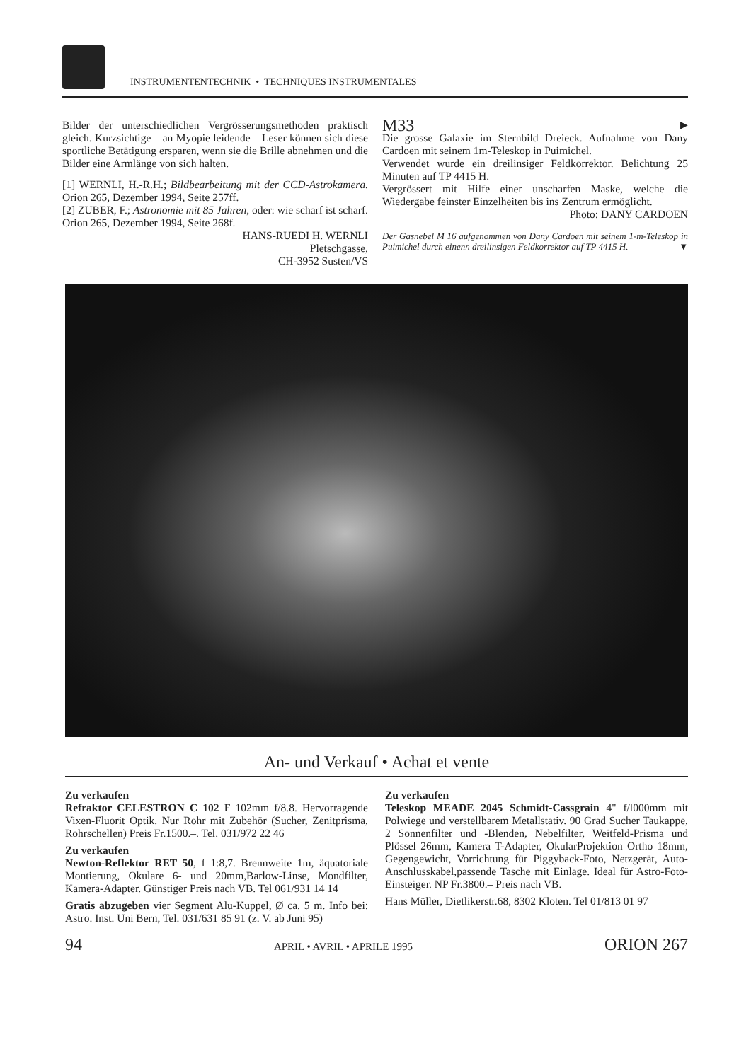INSTRUMENTENTECHNIK • TECHNIQUES INSTRUMENTALES
Bilder der unterschiedlichen Vergrösserungsmethoden praktisch gleich. Kurzsichtige – an Myopie leidende – Leser können sich diese sportliche Betätigung ersparen, wenn sie die Brille abnehmen und die Bilder eine Armlänge von sich halten.
[1] WERNLI, H.-R.H.; Bildbearbeitung mit der CCD-Astrokamera. Orion 265, Dezember 1994, Seite 257ff.
[2] ZUBER, F.; Astronomie mit 85 Jahren, oder: wie scharf ist scharf. Orion 265, Dezember 1994, Seite 268f.
HANS-RUEDI H. WERNLI
Pletschgasse,
CH-3952 Susten/VS
M33 ▶
Die grosse Galaxie im Sternbild Dreieck. Aufnahme von Dany Cardoen mit seinem 1m-Teleskop in Puimichel.
Verwendet wurde ein dreilinsiger Feldkorrektor. Belichtung 25 Minuten auf TP 4415 H.
Vergrössert mit Hilfe einer unscharfen Maske, welche die Wiedergabe feinster Einzelheiten bis ins Zentrum ermöglicht.
Photo: DANY CARDOEN
Der Gasnebel M 16 aufgenommen von Dany Cardoen mit seinem 1-m-Teleskop in Puimichel durch einenn dreilinsigen Feldkorrektor auf TP 4415 H. ▼
An- und Verkauf • Achat et vente
Zu verkaufen
Refraktor CELESTRON C 102 F 102mm f/8.8. Hervorragende Vixen-Fluorit Optik. Nur Rohr mit Zubehör (Sucher, Zenitprisma, Rohrschellen) Preis Fr.1500.–. Tel. 031/972 22 46
Zu verkaufen
Newton-Reflektor RET 50, f 1:8,7. Brennweite 1m, äquatoriale Montierung, Okulare 6- und 20mm,Barlow-Linse, Mondfilter, Kamera-Adapter. Günstiger Preis nach VB. Tel 061/931 14 14
Gratis abzugeben vier Segment Alu-Kuppel, Ø ca. 5 m. Info bei: Astro. Inst. Uni Bern, Tel. 031/631 85 91 (z. V. ab Juni 95)
Zu verkaufen
Teleskop MEADE 2045 Schmidt-Cassgrain 4" f/l000mm mit Polwiege und verstellbarem Metallstativ. 90 Grad Sucher Taukappe, 2 Sonnenfilter und -Blenden, Nebelfilter, Weitfeld-Prisma und Plössel 26mm, Kamera T-Adapter, OkularProjektion Ortho 18mm, Gegengewicht, Vorrichtung für Piggyback-Foto, Netzgerät, Auto-Anschlusskabel,passende Tasche mit Einlage. Ideal für Astro-Foto-Einsteiger. NP Fr.3800.– Preis nach VB.
Hans Müller, Dietlikerstr.68, 8302 Kloten. Tel 01/813 01 97
94 APRIL • AVRIL • APRILE 1995 ORION 267